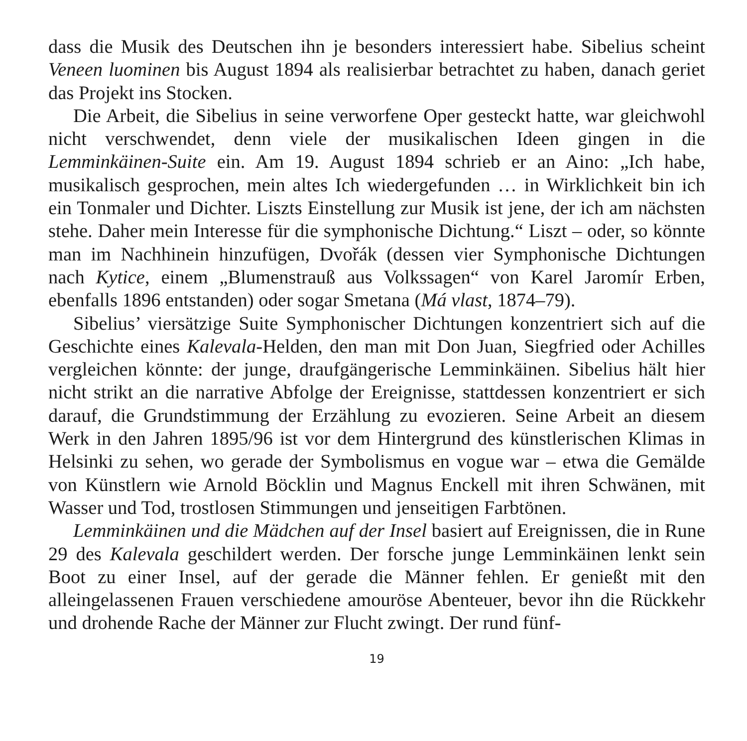dass die Musik des Deutschen ihn je besonders interessiert habe. Sibelius scheint Veneen luominen bis August 1894 als realisierbar betrachtet zu haben, danach geriet das Projekt ins Stocken.
Die Arbeit, die Sibelius in seine verworfene Oper gesteckt hatte, war gleichwohl nicht verschwendet, denn viele der musikalischen Ideen gingen in die Lemminkäinen-Suite ein. Am 19. August 1894 schrieb er an Aino: „Ich habe, musikalisch gesprochen, mein altes Ich wiedergefunden … in Wirklichkeit bin ich ein Tonmaler und Dichter. Liszts Einstellung zur Musik ist jene, der ich am nächsten stehe. Daher mein Interesse für die symphonische Dichtung.“ Liszt – oder, so könnte man im Nachhinein hinzufügen, Dvořák (dessen vier Symphonische Dichtungen nach Kytice, einem „Blumenstrauß aus Volkssagen“ von Karel Jaromír Erben, ebenfalls 1896 entstanden) oder sogar Smetana (Má vlast, 1874–79).
Sibelius’ viersätzige Suite Symphonischer Dichtungen konzentriert sich auf die Geschichte eines Kalevala-Helden, den man mit Don Juan, Siegfried oder Achilles vergleichen könnte: der junge, draufgängerische Lemminkäinen. Sibelius hält hier nicht strikt an die narrative Abfolge der Ereignisse, stattdessen konzentriert er sich darauf, die Grundstimmung der Erzählung zu evozieren. Seine Arbeit an diesem Werk in den Jahren 1895/96 ist vor dem Hintergrund des künstlerischen Klimas in Helsinki zu sehen, wo gerade der Symbolismus en vogue war – etwa die Gemälde von Künstlern wie Arnold Böcklin und Magnus Enckell mit ihren Schwänen, mit Wasser und Tod, trostlosen Stimmungen und jenseitigen Farbtönen.
Lemminkäinen und die Mädchen auf der Insel basiert auf Ereignissen, die in Rune 29 des Kalevala geschildert werden. Der forsche junge Lemminkäinen lenkt sein Boot zu einer Insel, auf der gerade die Männer fehlen. Er genießt mit den alleingelassenen Frauen verschiedene amouröse Abenteuer, bevor ihn die Rückkehr und drohende Rache der Männer zur Flucht zwingt. Der rund fünf-
19